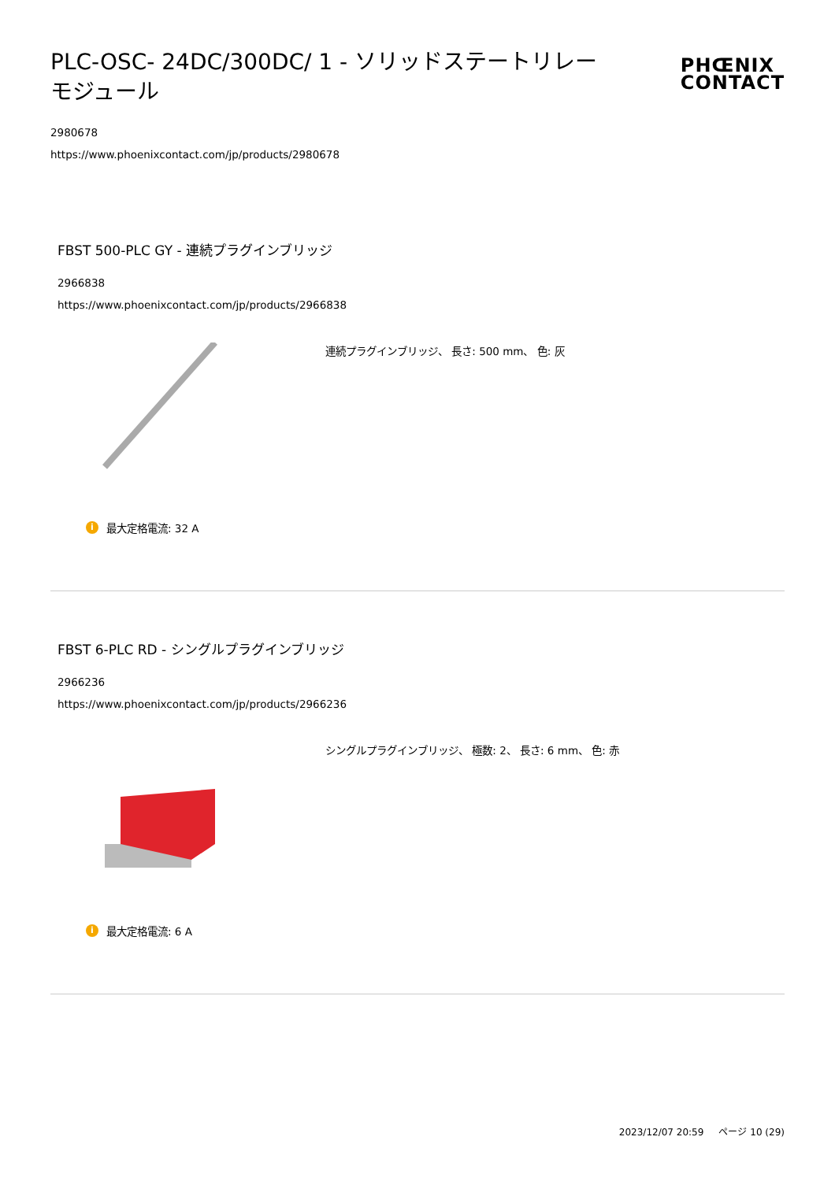PLC-OSC- 24DC/300DC/ 1 - ソリッドステートリレーモジュール
PHŒNIX
CONTACT
2980678
https://www.phoenixcontact.com/jp/products/2980678
FBST 500-PLC GY - 連続プラグインブリッジ
2966838
https://www.phoenixcontact.com/jp/products/2966838
連続プラグインブリッジ、 長さ: 500 mm、 色: 灰
i最大定格電流: 32 A
FBST 6-PLC RD - シングルプラグインブリッジ
2966236
https://www.phoenixcontact.com/jp/products/2966236
シングルプラグインブリッジ、 極数: 2、 長さ: 6 mm、 色: 赤
i最大定格電流: 6 A
2023/12/07 20:59 ページ 10 (29)